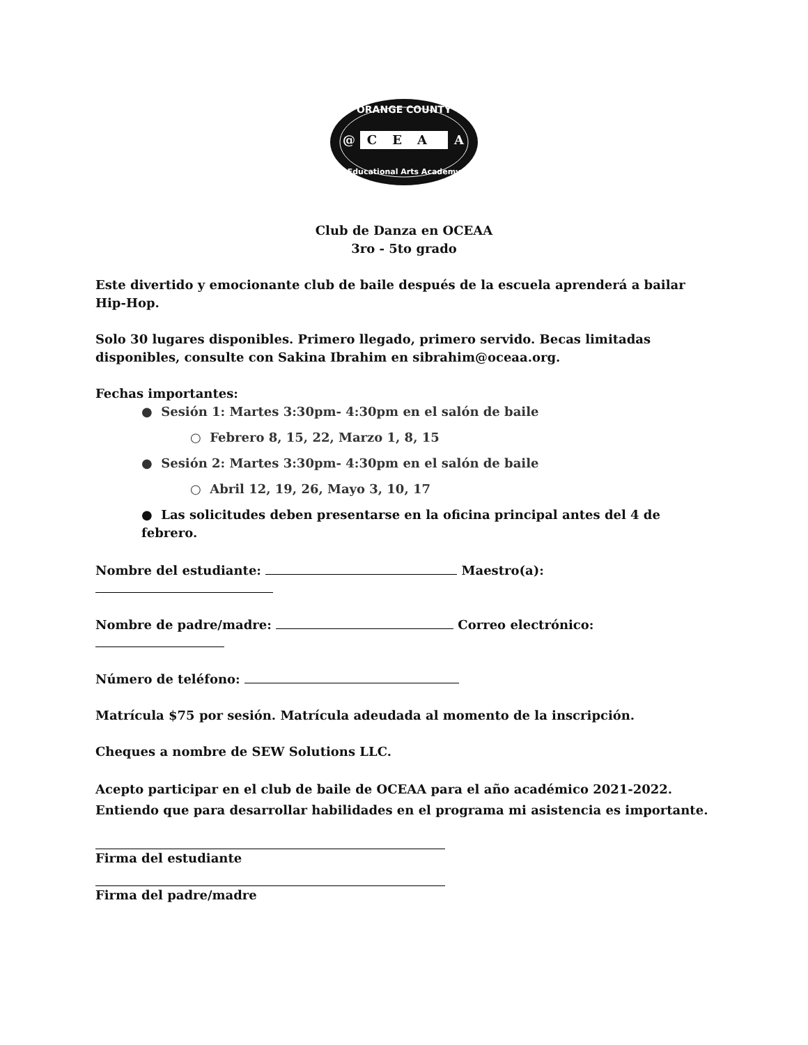ORANGE COUNTY
C
E
A
@
A
Educational Arts Academy
Club de Danza en OCEAA
3ro - 5to grado
Este divertido y emocionante club de baile después de la escuela aprenderá a bailar Hip-Hop.
Solo 30 lugares disponibles. Primero llegado, primero servido. Becas limitadas disponibles, consulte con Sakina Ibrahim en sibrahim@oceaa.org.
Fechas importantes:
● Sesión 1: Martes 3:30pm- 4:30pm en el salón de baile
○ Febrero 8, 15, 22, Marzo 1, 8, 15
● Sesión 2: Martes 3:30pm- 4:30pm en el salón de baile
○ Abril 12, 19, 26, Mayo 3, 10, 17
● Las solicitudes deben presentarse en la oficina principal antes del 4 de febrero.
Nombre del estudiante: Maestro(a):
Nombre de padre/madre: Correo electrónico:
Número de teléfono:
Matrícula $75 por sesión. Matrícula adeudada al momento de la inscripción.
Cheques a nombre de SEW Solutions LLC.
Acepto participar en el club de baile de OCEAA para el año académico 2021-2022. Entiendo que para desarrollar habilidades en el programa mi asistencia es importante.
Firma del estudiante
Firma del padre/madre